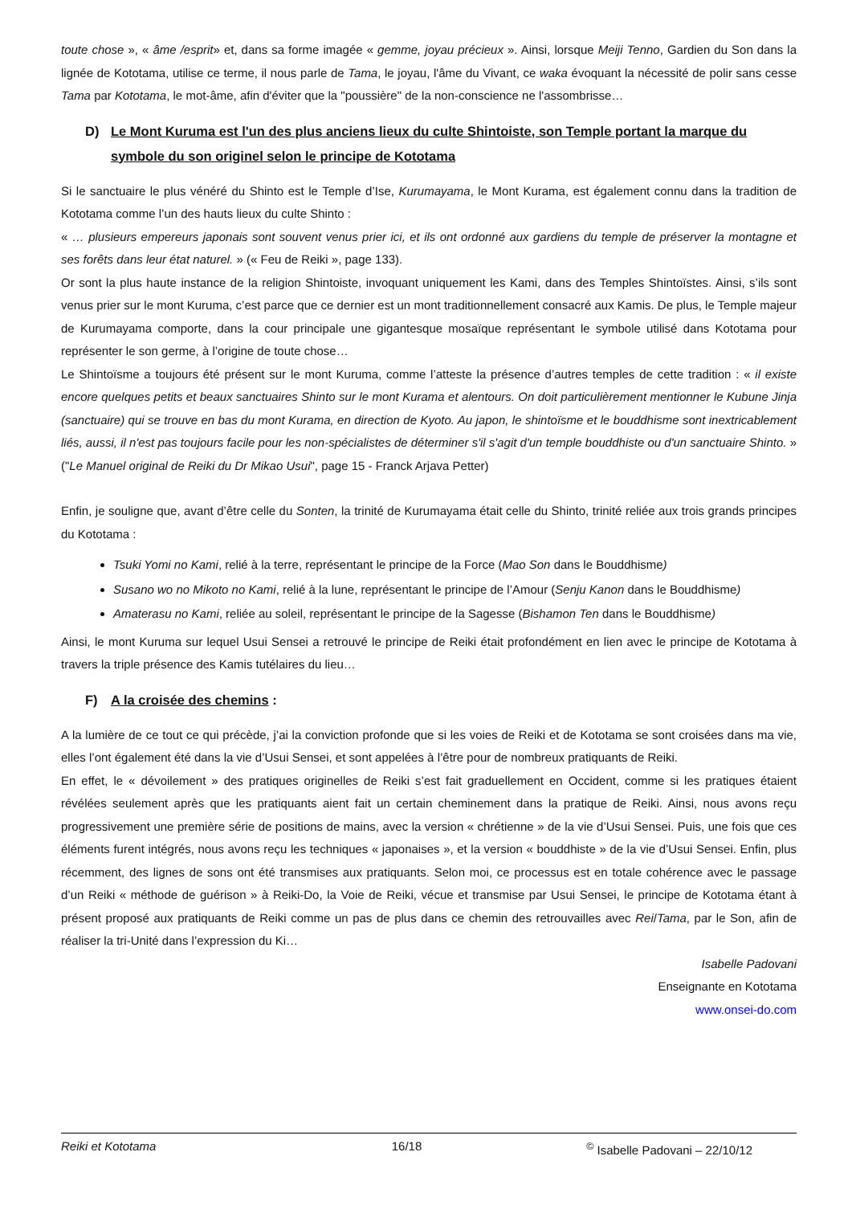toute chose », « âme /esprit» et, dans sa forme imagée « gemme, joyau précieux ». Ainsi, lorsque Meiji Tenno, Gardien du Son dans la lignée de Kototama, utilise ce terme, il nous parle de Tama, le joyau, l'âme du Vivant, ce waka évoquant la nécessité de polir sans cesse Tama par Kototama, le mot-âme, afin d'éviter que la "poussière" de la non-conscience ne l'assombrisse…
D) Le Mont Kuruma est l'un des plus anciens lieux du culte Shintoiste, son Temple portant la marque du symbole du son originel selon le principe de Kototama
Si le sanctuaire le plus vénéré du Shinto est le Temple d’Ise, Kurumayama, le Mont Kurama, est également connu dans la tradition de Kototama comme l’un des hauts lieux du culte Shinto :
« … plusieurs empereurs japonais sont souvent venus prier ici, et ils ont ordonné aux gardiens du temple de préserver la montagne et ses forêts dans leur état naturel. » (« Feu de Reiki », page 133).
Or sont la plus haute instance de la religion Shintoiste, invoquant uniquement les Kami, dans des Temples Shintoïstes. Ainsi, s’ils sont venus prier sur le mont Kuruma, c’est parce que ce dernier est un mont traditionnellement consacré aux Kamis. De plus, le Temple majeur de Kurumayama comporte, dans la cour principale une gigantesque mosaïque représentant le symbole utilisé dans Kototama pour représenter le son germe, à l’origine de toute chose…
Le Shintoïsme a toujours été présent sur le mont Kuruma, comme l’atteste la présence d’autres temples de cette tradition : « il existe encore quelques petits et beaux sanctuaires Shinto sur le mont Kurama et alentours. On doit particulièrement mentionner le Kubune Jinja (sanctuaire) qui se trouve en bas du mont Kurama, en direction de Kyoto. Au japon, le shintoïsme et le bouddhisme sont inextricablement liés, aussi, il n'est pas toujours facile pour les non-spécialistes de déterminer s'il s'agit d'un temple bouddhiste ou d'un sanctuaire Shinto. » ("Le Manuel original de Reiki du Dr Mikao Usui", page 15 - Franck Arjava Petter)
Enfin, je souligne que, avant d’être celle du Sonten, la trinité de Kurumayama était celle du Shinto, trinité reliée aux trois grands principes du Kototama :
Tsuki Yomi no Kami, relié à la terre, représentant le principe de la Force (Mao Son dans le Bouddhisme)
Susano wo no Mikoto no Kami, relié à la lune, représentant le principe de l’Amour (Senju Kanon dans le Bouddhisme)
Amaterasu no Kami, reliée au soleil, représentant le principe de la Sagesse (Bishamon Ten dans le Bouddhisme)
Ainsi, le mont Kuruma sur lequel Usui Sensei a retrouvé le principe de Reiki était profondément en lien avec le principe de Kototama à travers la triple présence des Kamis tutélaires du lieu…
F) A la croisée des chemins :
A la lumière de ce tout ce qui précède, j’ai la conviction profonde que si les voies de Reiki et de Kototama se sont croisées dans ma vie, elles l’ont également été dans la vie d’Usui Sensei, et sont appelées à l’être pour de nombreux pratiquants de Reiki.
En effet, le « dévoilement » des pratiques originelles de Reiki s’est fait graduellement en Occident, comme si les pratiques étaient révélées seulement après que les pratiquants aient fait un certain cheminement dans la pratique de Reiki. Ainsi, nous avons reçu progressivement une première série de positions de mains, avec la version « chrétienne » de la vie d’Usui Sensei. Puis, une fois que ces éléments furent intégrés, nous avons reçu les techniques « japonaises », et la version « bouddhiste » de la vie d’Usui Sensei. Enfin, plus récemment, des lignes de sons ont été transmises aux pratiquants. Selon moi, ce processus est en totale cohérence avec le passage d’un Reiki « méthode de guérison » à Reiki-Do, la Voie de Reiki, vécue et transmise par Usui Sensei, le principe de Kototama étant à présent proposé aux pratiquants de Reiki comme un pas de plus dans ce chemin des retrouvailles avec Rei/Tama, par le Son, afin de réaliser la tri-Unité dans l’expression du Ki…
Isabelle Padovani
Enseignante en Kototama
www.onsei-do.com
Reiki et Kototama 16/18 <sup>©</sup> Isabelle Padovani – 22/10/12